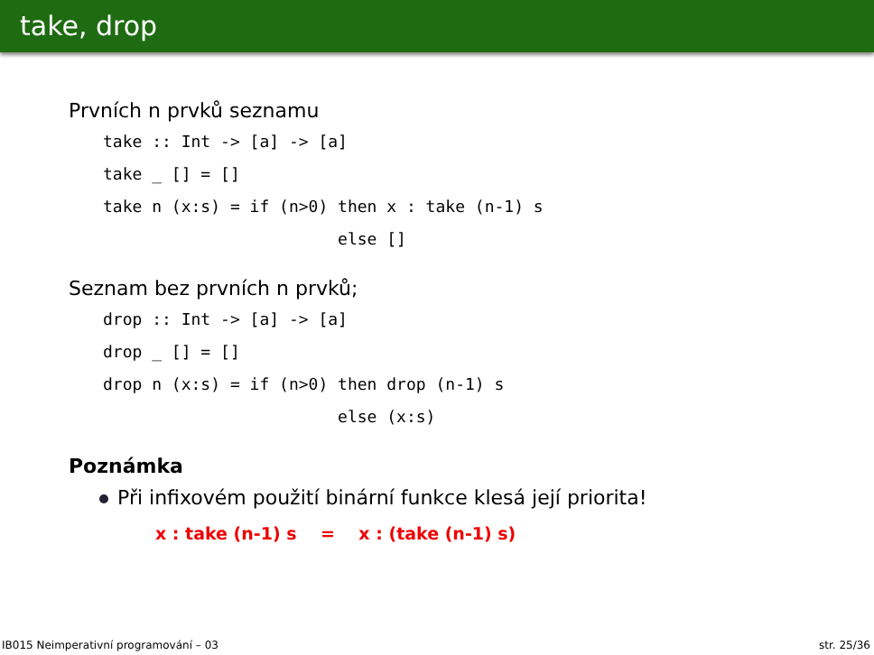take, drop
Prvních n prvků seznamu
take :: Int -> [a] -> [a]
take _ [] = []
take n (x:s) = if (n>0) then x : take (n-1) s
                        else []
Seznam bez prvních n prvků;
drop :: Int -> [a] -> [a]
drop _ [] = []
drop n (x:s) = if (n>0) then drop (n-1) s
                        else (x:s)
Poznámka
Při infixovém použití binární funkce klesá její priorita!
x : take (n-1) s = x : (take (n-1) s)
IB015 Neimperativní programování – 03 str. 25/36